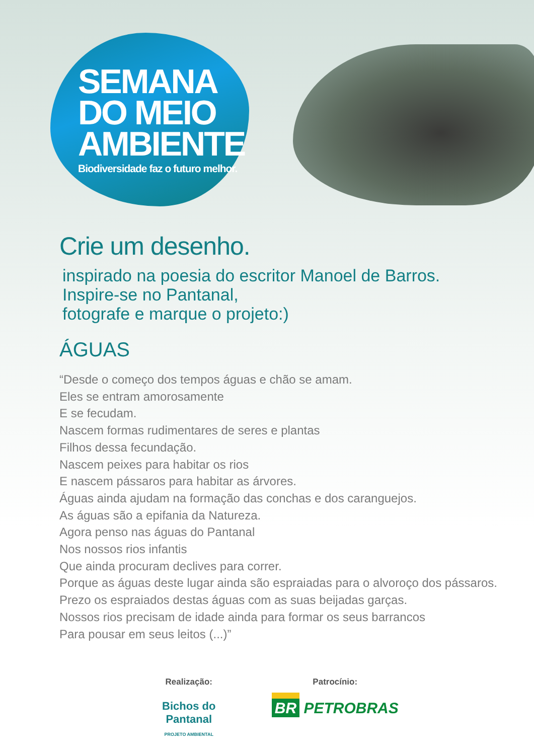SEMANA
DO MEIO
AMBIENTE
Biodiversidade faz o futuro melhor.
Crie um desenho.
inspirado na poesia do escritor Manoel de Barros.
Inspire-se no Pantanal,
fotografe e marque o projeto:)
ÁGUAS
“Desde o começo dos tempos águas e chão se amam.
Eles se entram amorosamente
E se fecudam.
Nascem formas rudimentares de seres e plantas
Filhos dessa fecundação.
Nascem peixes para habitar os rios
E nascem pássaros para habitar as árvores.
Águas ainda ajudam na formação das conchas e dos caranguejos.
As águas são a epifania da Natureza.
Agora penso nas águas do Pantanal
Nos nossos rios infantis
Que ainda procuram declives para correr.
Porque as águas deste lugar ainda são espraiadas para o alvoroço dos pássaros.
Prezo os espraiados destas águas com as suas beijadas garças.
Nossos rios precisam de idade ainda para formar os seus barrancos
Para pousar em seus leitos (...)”
Realização:
Bichos do
Pantanal
PROJETO AMBIENTAL
Patrocínio:
BR PETROBRAS